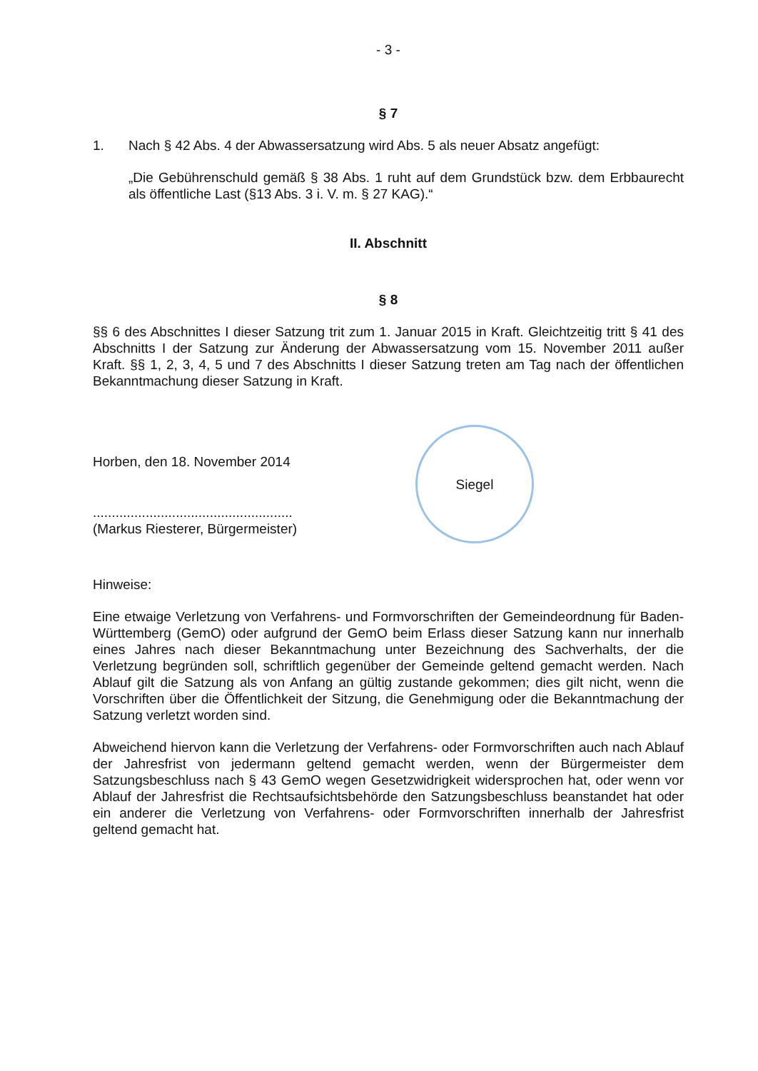- 3 -
§ 7
1. Nach § 42 Abs. 4 der Abwassersatzung wird Abs. 5 als neuer Absatz angefügt:
„Die Gebührenschuld gemäß § 38 Abs. 1 ruht auf dem Grundstück bzw. dem Erbbaurecht als öffentliche Last (§13 Abs. 3 i. V. m. § 27 KAG).“
II. Abschnitt
§ 8
§§ 6 des Abschnittes I dieser Satzung trit zum 1. Januar 2015 in Kraft. Gleichtzeitig tritt § 41 des Abschnitts I der Satzung zur Änderung der Abwassersatzung vom 15. November 2011 außer Kraft. §§ 1, 2, 3, 4, 5 und 7 des Abschnitts I dieser Satzung treten am Tag nach der öffentlichen Bekanntmachung dieser Satzung in Kraft.
Horben, den 18. November 2014
.....................................................
(Markus Riesterer, Bürgermeister)
Siegel
Hinweise:
Eine etwaige Verletzung von Verfahrens- und Formvorschriften der Gemeindeordnung für Baden-Württemberg (GemO) oder aufgrund der GemO beim Erlass dieser Satzung kann nur innerhalb eines Jahres nach dieser Bekanntmachung unter Bezeichnung des Sachverhalts, der die Verletzung begründen soll, schriftlich gegenüber der Gemeinde geltend gemacht werden. Nach Ablauf gilt die Satzung als von Anfang an gültig zustande gekommen; dies gilt nicht, wenn die Vorschriften über die Öffentlichkeit der Sitzung, die Genehmigung oder die Bekanntmachung der Satzung verletzt worden sind.
Abweichend hiervon kann die Verletzung der Verfahrens- oder Formvorschriften auch nach Ablauf der Jahresfrist von jedermann geltend gemacht werden, wenn der Bürgermeister dem Satzungsbeschluss nach § 43 GemO wegen Gesetzwidrigkeit widersprochen hat, oder wenn vor Ablauf der Jahresfrist die Rechtsaufsichtsbehörde den Satzungsbeschluss beanstandet hat oder ein anderer die Verletzung von Verfahrens- oder Formvorschriften innerhalb der Jahresfrist geltend gemacht hat.